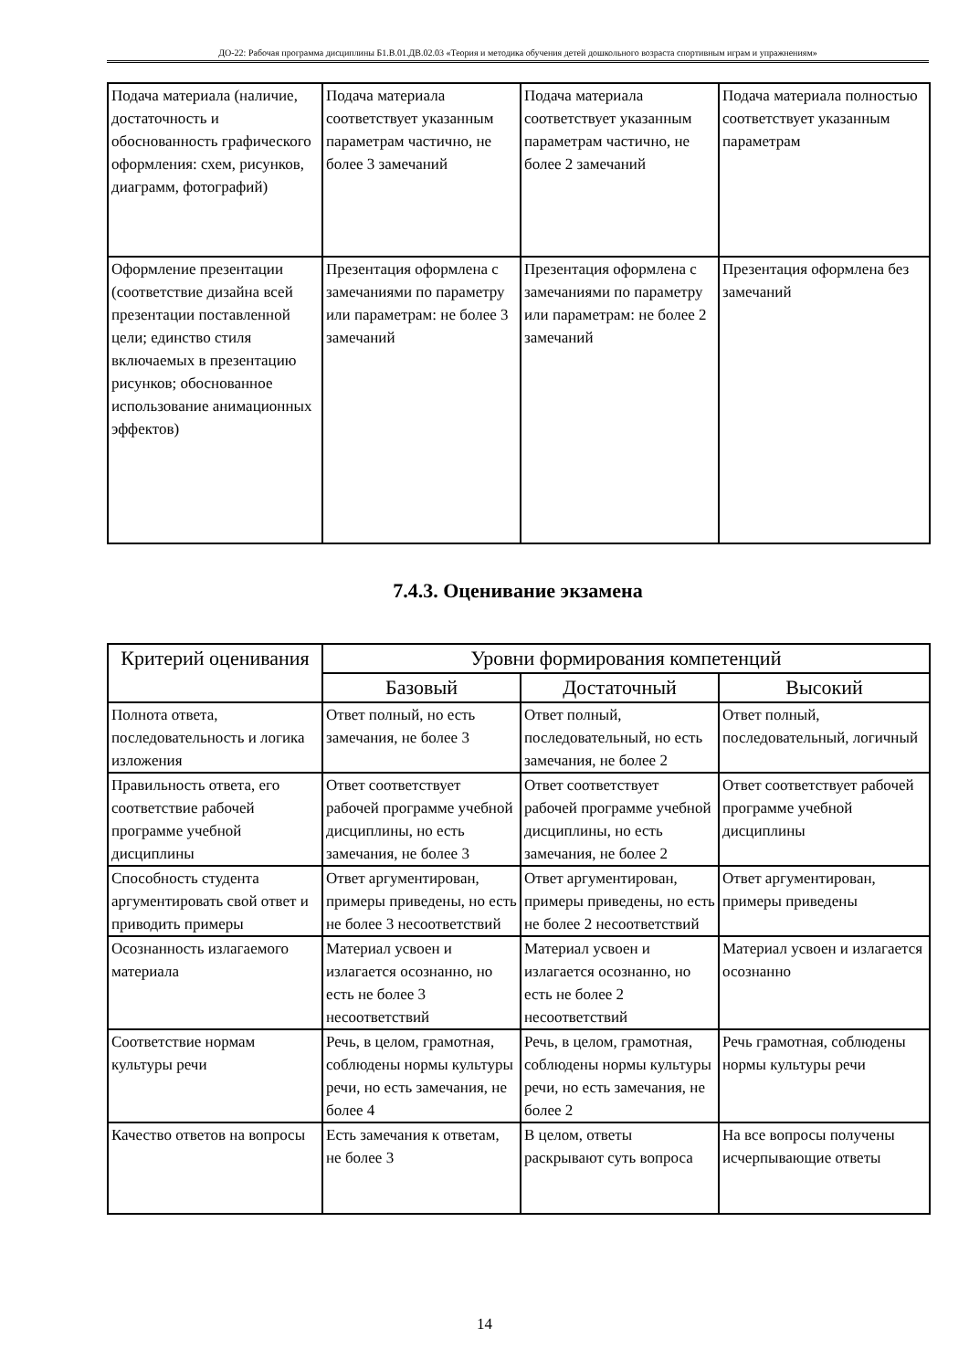ДО-22: Рабочая программа дисциплины Б1.В.01.ДВ.02.03 «Теория и методика обучения детей дошкольного возраста спортивным играм и упражнениям»
| Подача материала (наличие, достаточность и обоснованность графического оформления: схем, рисунков, диаграмм, фотографий) | Подача материала соответствует указанным параметрам частично, не более 3 замечаний | Подача материала соответствует указанным параметрам частично, не более 2 замечаний | Подача материала полностью соответствует указанным параметрам |
| Оформление презентации (соответствие дизайна всей презентации поставленной цели; единство стиля включаемых в презентацию рисунков; обоснованное использование анимационных эффектов) | Презентация оформлена с замечаниями по параметру или параметрам: не более 3 замечаний | Презентация оформлена с замечаниями по параметру или параметрам: не более 2 замечаний | Презентация оформлена без замечаний |
7.4.3. Оценивание экзамена
| Критерий оценивания | Уровни формирования компетенций | | |
| --- | --- | --- | --- |
| | Базовый | Достаточный | Высокий |
| Полнота ответа, последовательность и логика изложения | Ответ полный, но есть замечания, не более 3 | Ответ полный, последовательный, но есть замечания, не более 2 | Ответ полный, последовательный, логичный |
| Правильность ответа, его соответствие рабочей программе учебной дисциплины | Ответ соответствует рабочей программе учебной дисциплины, но есть замечания, не более 3 | Ответ соответствует рабочей программе учебной дисциплины, но есть замечания, не более 2 | Ответ соответствует рабочей программе учебной дисциплины |
| Способность студента аргументировать свой ответ и приводить примеры | Ответ аргументирован, примеры приведены, но есть не более 3 несоответствий | Ответ аргументирован, примеры приведены, но есть не более 2 несоответствий | Ответ аргументирован, примеры приведены |
| Осознанность излагаемого материала | Материал усвоен и излагается осознанно, но есть не более 3 несоответствий | Материал усвоен и излагается осознанно, но есть не более 2 несоответствий | Материал усвоен и излагается осознанно |
| Соответствие нормам культуры речи | Речь, в целом, грамотная, соблюдены нормы культуры речи, но есть замечания, не более 4 | Речь, в целом, грамотная, соблюдены нормы культуры речи, но есть замечания, не более 2 | Речь грамотная, соблюдены нормы культуры речи |
| Качество ответов на вопросы | Есть замечания к ответам, не более 3 | В целом, ответы раскрывают суть вопроса | На все вопросы получены исчерпывающие ответы |
14